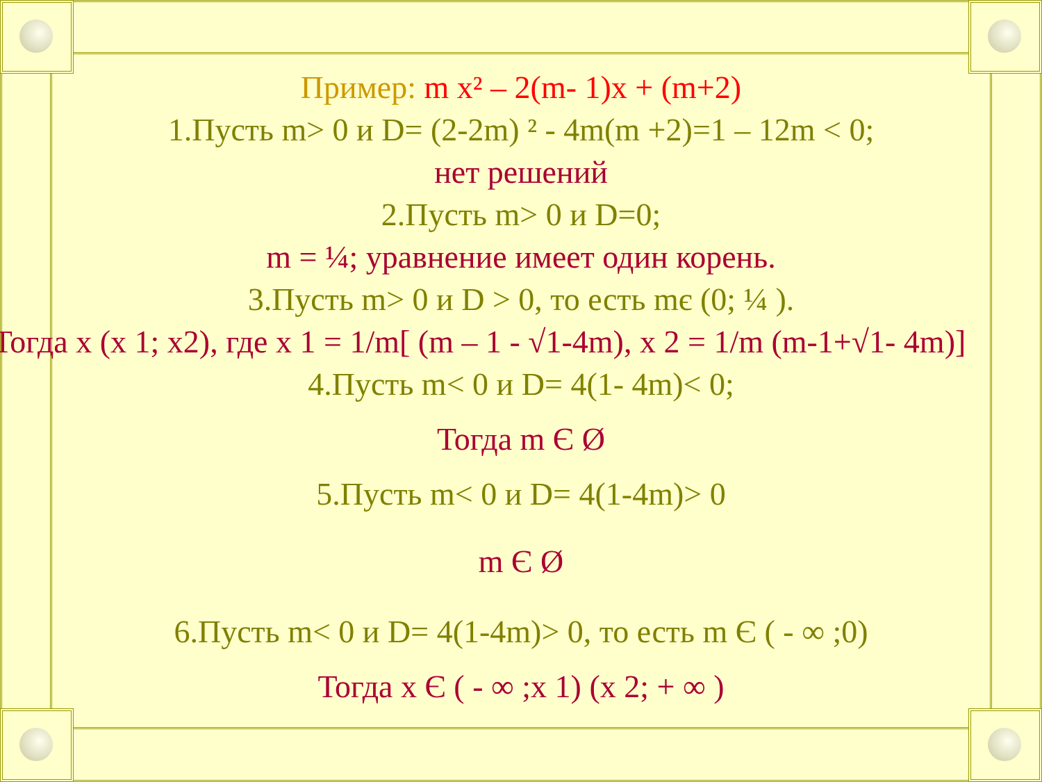Пример: m x² – 2(m- 1)x + (m+2)
1.Пусть m> 0 и D= (2-2m) ² - 4m(m +2)=1 – 12m < 0;
нет решений
2.Пусть m> 0 и D=0;
m = ¼; уравнение имеет один корень.
3.Пусть m> 0 и D > 0, то есть mє (0; ¼ ).
Тогда x (x 1; x2), где x 1 = 1/m[ (m – 1 - √1-4m), x 2 = 1/m (m-1+√1- 4m)]
4.Пусть m< 0 и D= 4(1- 4m)< 0;
Тогда m Є Ø
5.Пусть m< 0 и D= 4(1-4m)> 0
m Є Ø
6.Пусть m< 0 и D= 4(1-4m)> 0, то есть m Є ( - ∞ ;0)
Тогда x Є ( - ∞ ;x 1) (x 2; + ∞ )